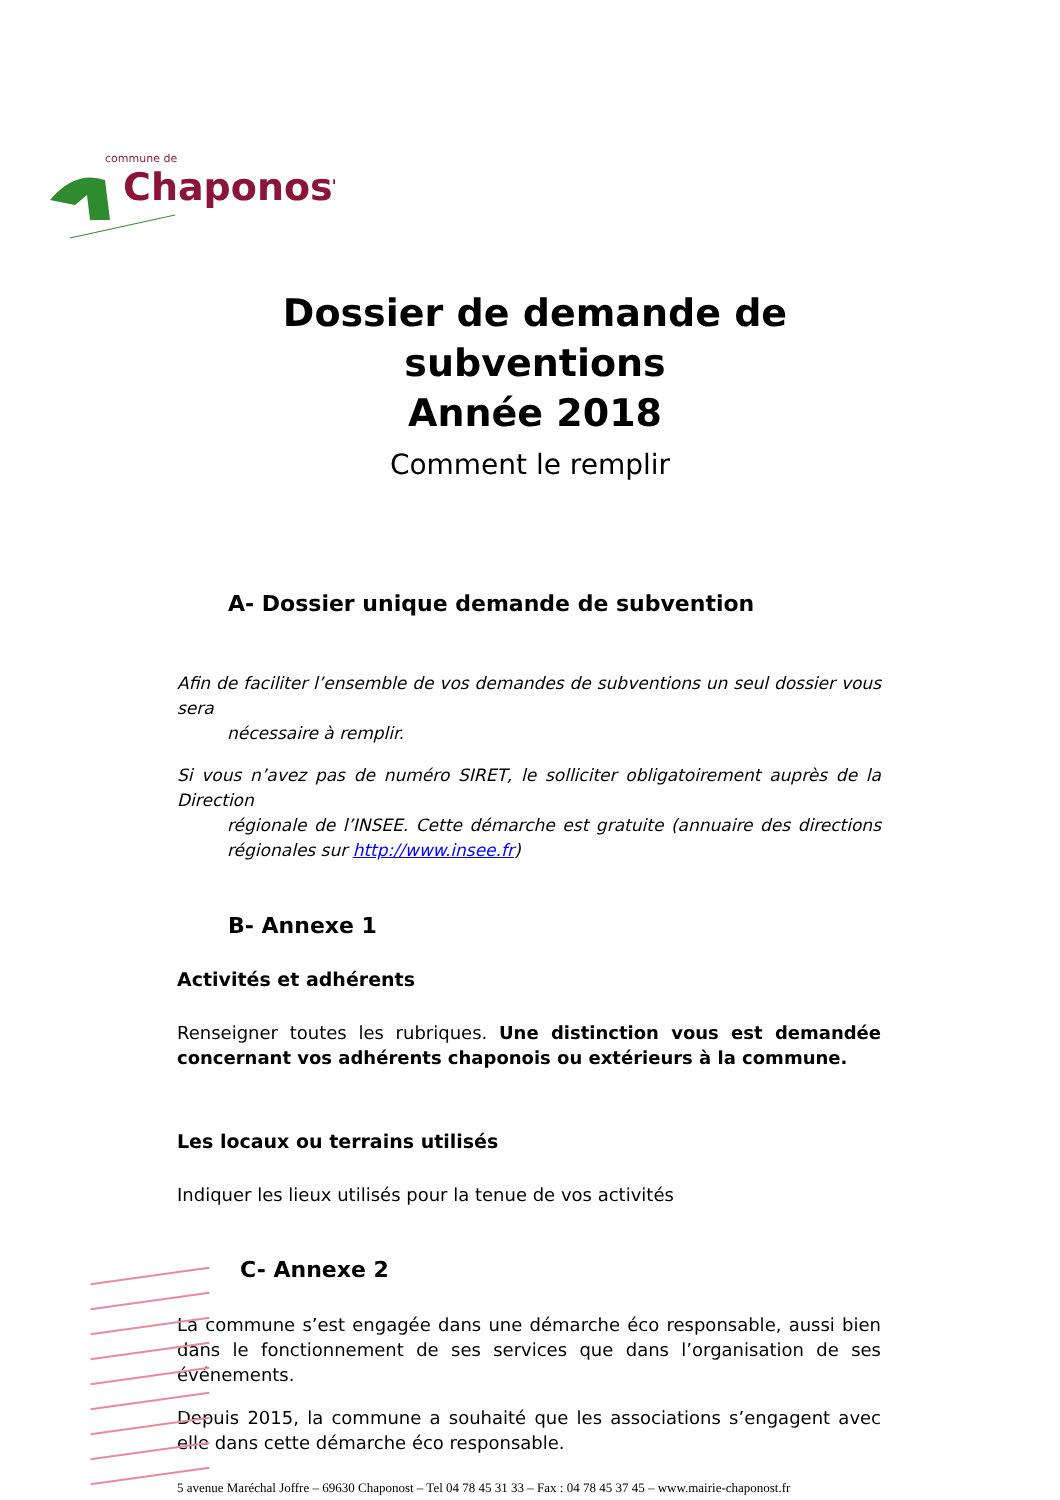commune de
Chaponost
Dossier de demande de
subventions
Année 2018
Comment le remplir
A- Dossier unique demande de subvention
Afin de faciliter l’ensemble de vos demandes de subventions un seul dossier vous sera
nécessaire à remplir.
Si vous n’avez pas de numéro SIRET, le solliciter obligatoirement auprès de la Direction
régionale de l’INSEE. Cette démarche est gratuite (annuaire des directions régionales sur http://www.insee.fr)
B- Annexe 1
Activités et adhérents
Renseigner toutes les rubriques. Une distinction vous est demandée concernant vos adhérents chaponois ou extérieurs à la commune.
Les locaux ou terrains utilisés
Indiquer les lieux utilisés pour la tenue de vos activités
C- Annexe 2
La commune s’est engagée dans une démarche éco responsable, aussi bien dans le fonctionnement de ses services que dans l’organisation de ses événements.
Depuis 2015, la commune a souhaité que les associations s’engagent avec elle dans cette démarche éco responsable.
5 avenue Maréchal Joffre – 69630 Chaponost – Tel 04 78 45 31 33 – Fax : 04 78 45 37 45 – www.mairie-chaponost.fr